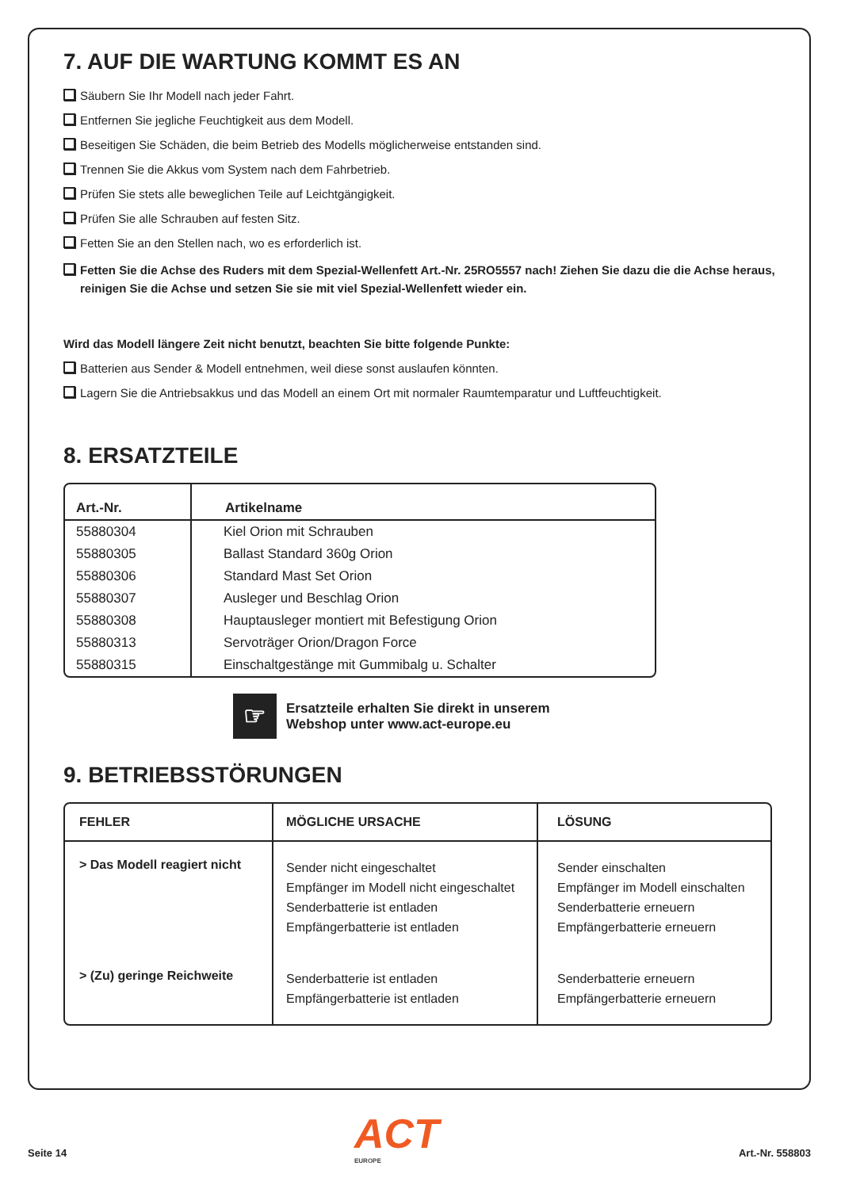7. AUF DIE WARTUNG KOMMT ES AN
Säubern Sie Ihr Modell nach jeder Fahrt.
Entfernen Sie jegliche Feuchtigkeit aus dem Modell.
Beseitigen Sie Schäden, die beim Betrieb des Modells möglicherweise entstanden sind.
Trennen Sie die Akkus vom System nach dem Fahrbetrieb.
Prüfen Sie stets alle beweglichen Teile auf Leichtgängigkeit.
Prüfen Sie alle Schrauben auf festen Sitz.
Fetten Sie an den Stellen nach, wo es erforderlich ist.
Fetten Sie die Achse des Ruders mit dem Spezial-Wellenfett Art.-Nr. 25RO5557 nach! Ziehen Sie dazu die die Achse heraus, reinigen Sie die Achse und setzen Sie sie mit viel Spezial-Wellenfett wieder ein.
Wird das Modell längere Zeit nicht benutzt, beachten Sie bitte folgende Punkte:
Batterien aus Sender & Modell entnehmen, weil diese sonst auslaufen könnten.
Lagern Sie die Antriebsakkus und das Modell an einem Ort mit normaler Raumtemparatur und Luftfeuchtigkeit.
8. ERSATZTEILE
| Art.-Nr. | Artikelname |
| --- | --- |
| 55880304 | Kiel Orion mit Schrauben |
| 55880305 | Ballast Standard 360g Orion |
| 55880306 | Standard Mast Set Orion |
| 55880307 | Ausleger und Beschlag Orion |
| 55880308 | Hauptausleger montiert mit Befestigung Orion |
| 55880313 | Servoträger Orion/Dragon Force |
| 55880315 | Einschaltgestänge mit Gummibalg u. Schalter |
☞
Ersatzteile erhalten Sie direkt in unserem
Webshop unter www.act-europe.eu
9. BETRIEBSSTÖRUNGEN
| FEHLER | MÖGLICHE URSACHE | LÖSUNG |
| --- | --- | --- |
| > Das Modell reagiert nicht | Sender nicht eingeschaltet Empfänger im Modell nicht eingeschaltet Senderbatterie ist entladen Empfängerbatterie ist entladen | Sender einschalten Empfänger im Modell einschalten Senderbatterie erneuern Empfängerbatterie erneuern |
| > (Zu) geringe Reichweite | Senderbatterie ist entladen Empfängerbatterie ist entladen | Senderbatterie erneuern Empfängerbatterie erneuern |
Seite 14
ACT
EUROPE
Art.-Nr. 558803